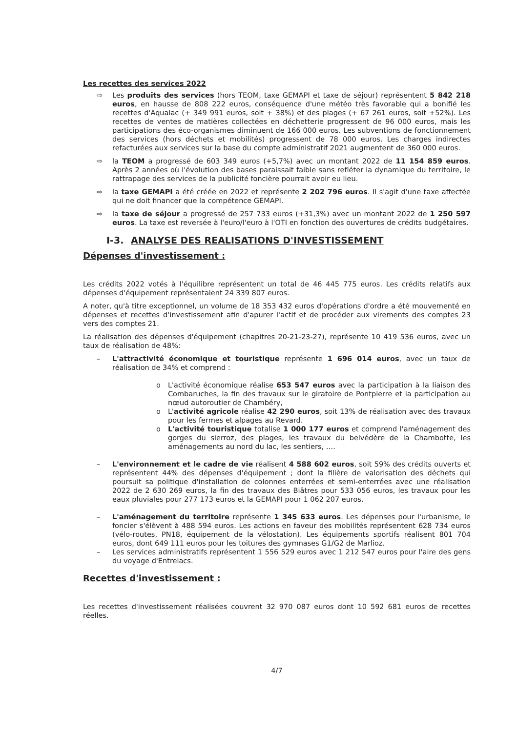Les recettes des services 2022
⇨ Les produits des services (hors TEOM, taxe GEMAPI et taxe de séjour) représentent 5 842 218 euros, en hausse de 808 222 euros, conséquence d'une météo très favorable qui a bonifié les recettes d'Aqualac (+ 349 991 euros, soit + 38%) et des plages (+ 67 261 euros, soit +52%). Les recettes de ventes de matières collectées en déchetterie progressent de 96 000 euros, mais les participations des éco-organismes diminuent de 166 000 euros. Les subventions de fonctionnement des services (hors déchets et mobilités) progressent de 78 000 euros. Les charges indirectes refacturées aux services sur la base du compte administratif 2021 augmentent de 360 000 euros.
⇨ la TEOM a progressé de 603 349 euros (+5,7%) avec un montant 2022 de 11 154 859 euros. Après 2 années où l'évolution des bases paraissait faible sans refléter la dynamique du territoire, le rattrapage des services de la publicité foncière pourrait avoir eu lieu.
⇨ la taxe GEMAPI a été créée en 2022 et représente 2 202 796 euros. Il s'agit d'une taxe affectée qui ne doit financer que la compétence GEMAPI.
⇨ la taxe de séjour a progressé de 257 733 euros (+31,3%) avec un montant 2022 de 1 250 597 euros. La taxe est reversée à l'euro/l'euro à l'OTI en fonction des ouvertures de crédits budgétaires.
I-3. ANALYSE DES REALISATIONS D'INVESTISSEMENT
Dépenses d'investissement :
Les crédits 2022 votés à l'équilibre représentent un total de 46 445 775 euros. Les crédits relatifs aux dépenses d'équipement représentaient 24 339 807 euros.
A noter, qu'à titre exceptionnel, un volume de 18 353 432 euros d'opérations d'ordre a été mouvementé en dépenses et recettes d'investissement afin d'apurer l'actif et de procéder aux virements des comptes 23 vers des comptes 21.
La réalisation des dépenses d'équipement (chapitres 20-21-23-27), représente 10 419 536 euros, avec un taux de réalisation de 48%:
– L'attractivité économique et touristique représente 1 696 014 euros, avec un taux de réalisation de 34% et comprend :
o L'activité économique réalise 653 547 euros avec la participation à la liaison des Combaruches, la fin des travaux sur le giratoire de Pontpierre et la participation au nœud autoroutier de Chambéry,
o L'activité agricole réalise 42 290 euros, soit 13% de réalisation avec des travaux pour les fermes et alpages au Revard.
o L'activité touristique totalise 1 000 177 euros et comprend l'aménagement des gorges du sierroz, des plages, les travaux du belvédère de la Chambotte, les aménagements au nord du lac, les sentiers, ….
– L'environnement et le cadre de vie réalisent 4 588 602 euros, soit 59% des crédits ouverts et représentent 44% des dépenses d'équipement ; dont la filière de valorisation des déchets qui poursuit sa politique d'installation de colonnes enterrées et semi-enterrées avec une réalisation 2022 de 2 630 269 euros, la fin des travaux des Biâtres pour 533 056 euros, les travaux pour les eaux pluviales pour 277 173 euros et la GEMAPI pour 1 062 207 euros.
– L'aménagement du territoire représente 1 345 633 euros. Les dépenses pour l'urbanisme, le foncier s'élèvent à 488 594 euros. Les actions en faveur des mobilités représentent 628 734 euros (vélo-routes, PN18, équipement de la vélostation). Les équipements sportifs réalisent 801 704 euros, dont 649 111 euros pour les toitures des gymnases G1/G2 de Marlioz.
– Les services administratifs représentent 1 556 529 euros avec 1 212 547 euros pour l'aire des gens du voyage d'Entrelacs.
Recettes d'investissement :
Les recettes d'investissement réalisées couvrent 32 970 087 euros dont 10 592 681 euros de recettes réelles.
4/7